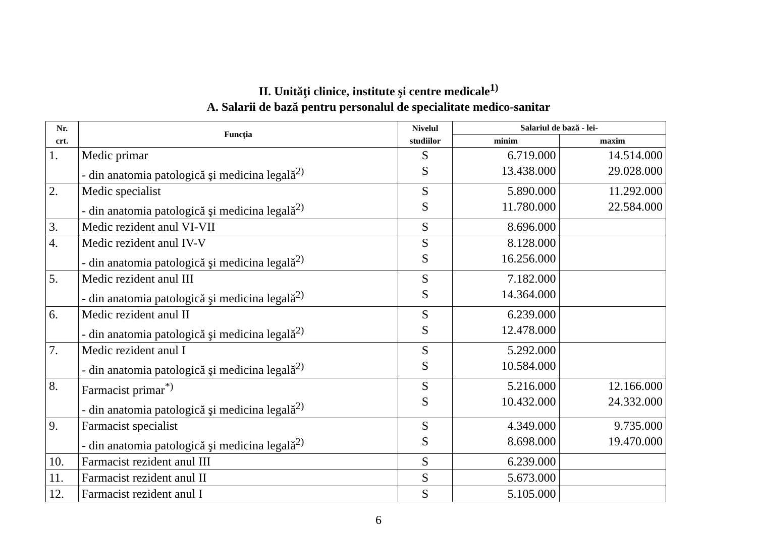II. Unităţi clinice, institute şi centre medicale<sup>1)</sup>
A. Salarii de bază pentru personalul de specialitate medico-sanitar
| Nr. crt. | Funcţia | Nivelul studiilor | Salariul de bază - lei- | |
| --- | --- | --- | --- | --- |
| | | | minim | maxim |
| 1. | Medic primar - din anatomia patologică şi medicina legală<sup>2)</sup> | S S | 6.719.000 13.438.000 | 14.514.000 29.028.000 |
| 2. | Medic specialist - din anatomia patologică şi medicina legală<sup>2)</sup> | S S | 5.890.000 11.780.000 | 11.292.000 22.584.000 |
| 3. | Medic rezident anul VI-VII | S | 8.696.000 | |
| 4. | Medic rezident anul IV-V - din anatomia patologică şi medicina legală<sup>2)</sup> | S S | 8.128.000 16.256.000 | |
| 5. | Medic rezident anul III - din anatomia patologică şi medicina legală<sup>2)</sup> | S S | 7.182.000 14.364.000 | |
| 6. | Medic rezident anul II - din anatomia patologică şi medicina legală<sup>2)</sup> | S S | 6.239.000 12.478.000 | |
| 7. | Medic rezident anul I - din anatomia patologică şi medicina legală<sup>2)</sup> | S S | 5.292.000 10.584.000 | |
| 8. | Farmacist primar<sup>*)</sup> - din anatomia patologică şi medicina legală<sup>2)</sup> | S S | 5.216.000 10.432.000 | 12.166.000 24.332.000 |
| 9. | Farmacist specialist - din anatomia patologică şi medicina legală<sup>2)</sup> | S S | 4.349.000 8.698.000 | 9.735.000 19.470.000 |
| 10. | Farmacist rezident anul III | S | 6.239.000 | |
| 11. | Farmacist rezident anul II | S | 5.673.000 | |
| 12. | Farmacist rezident anul I | S | 5.105.000 | |
6